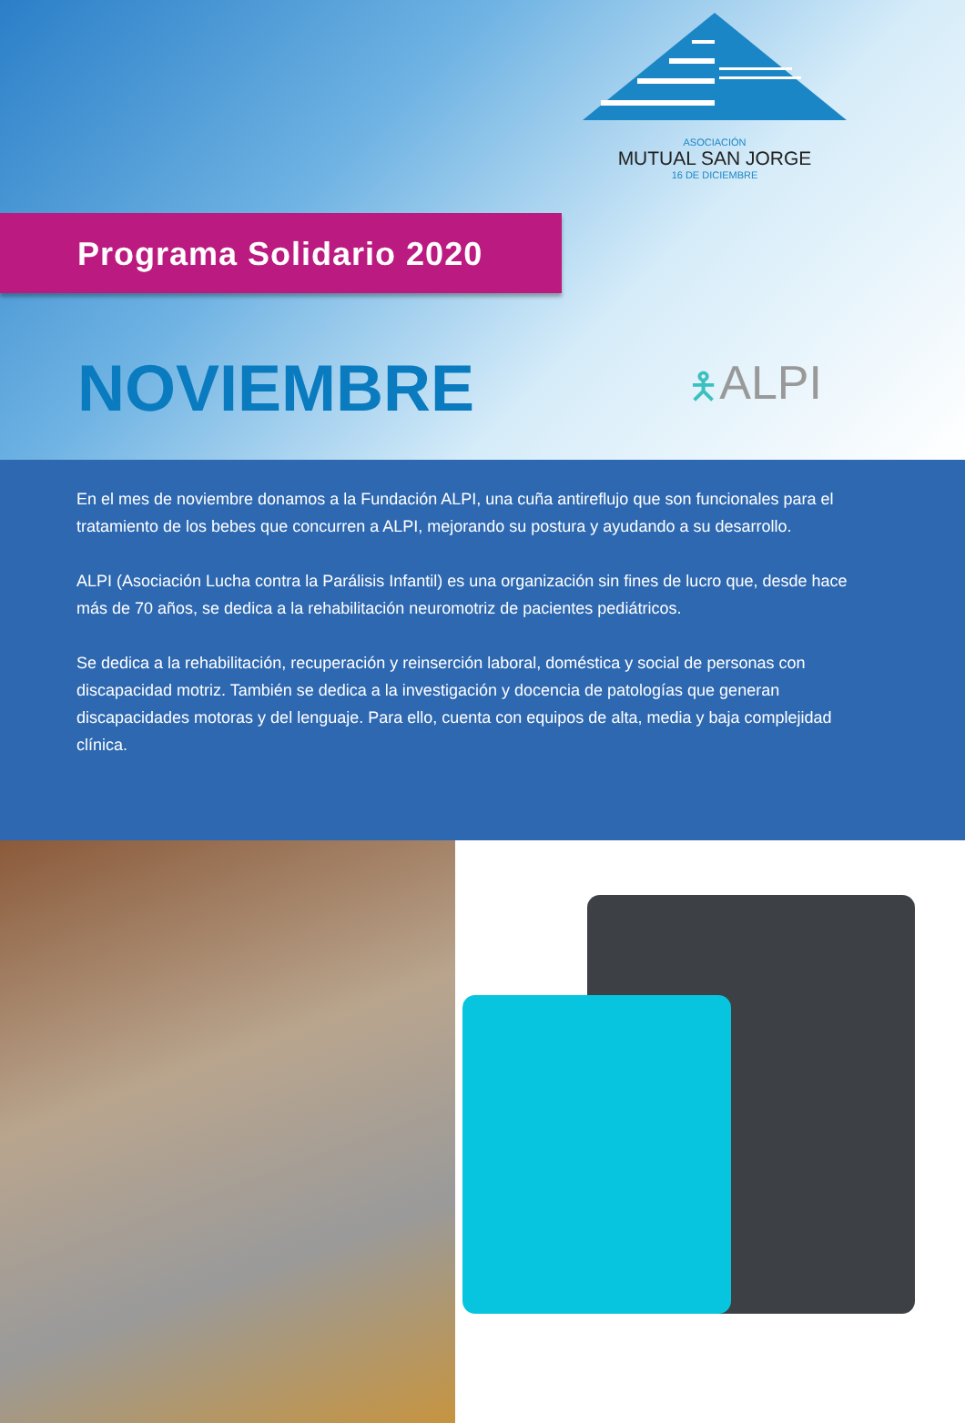ASOCIACIÓN
MUTUAL SAN JORGE
16 DE DICIEMBRE
Programa Solidario 2020
NOVIEMBRE 🯅ALPI
En el mes de noviembre donamos a la Fundación ALPI, una cuña antireflujo que son funcionales para el tratamiento de los bebes que concurren a ALPI, mejorando su postura y ayudando a su desarrollo.
ALPI (Asociación Lucha contra la Parálisis Infantil) es una organización sin fines de lucro que, desde hace más de 70 años, se dedica a la rehabilitación neuromotriz de pacientes pediátricos.
Se dedica a la rehabilitación, recuperación y reinserción laboral, doméstica y social de personas con discapacidad motriz. También se dedica a la investigación y docencia de patologías que generan discapacidades motoras y del lenguaje. Para ello, cuenta con equipos de alta, media y baja complejidad clínica.